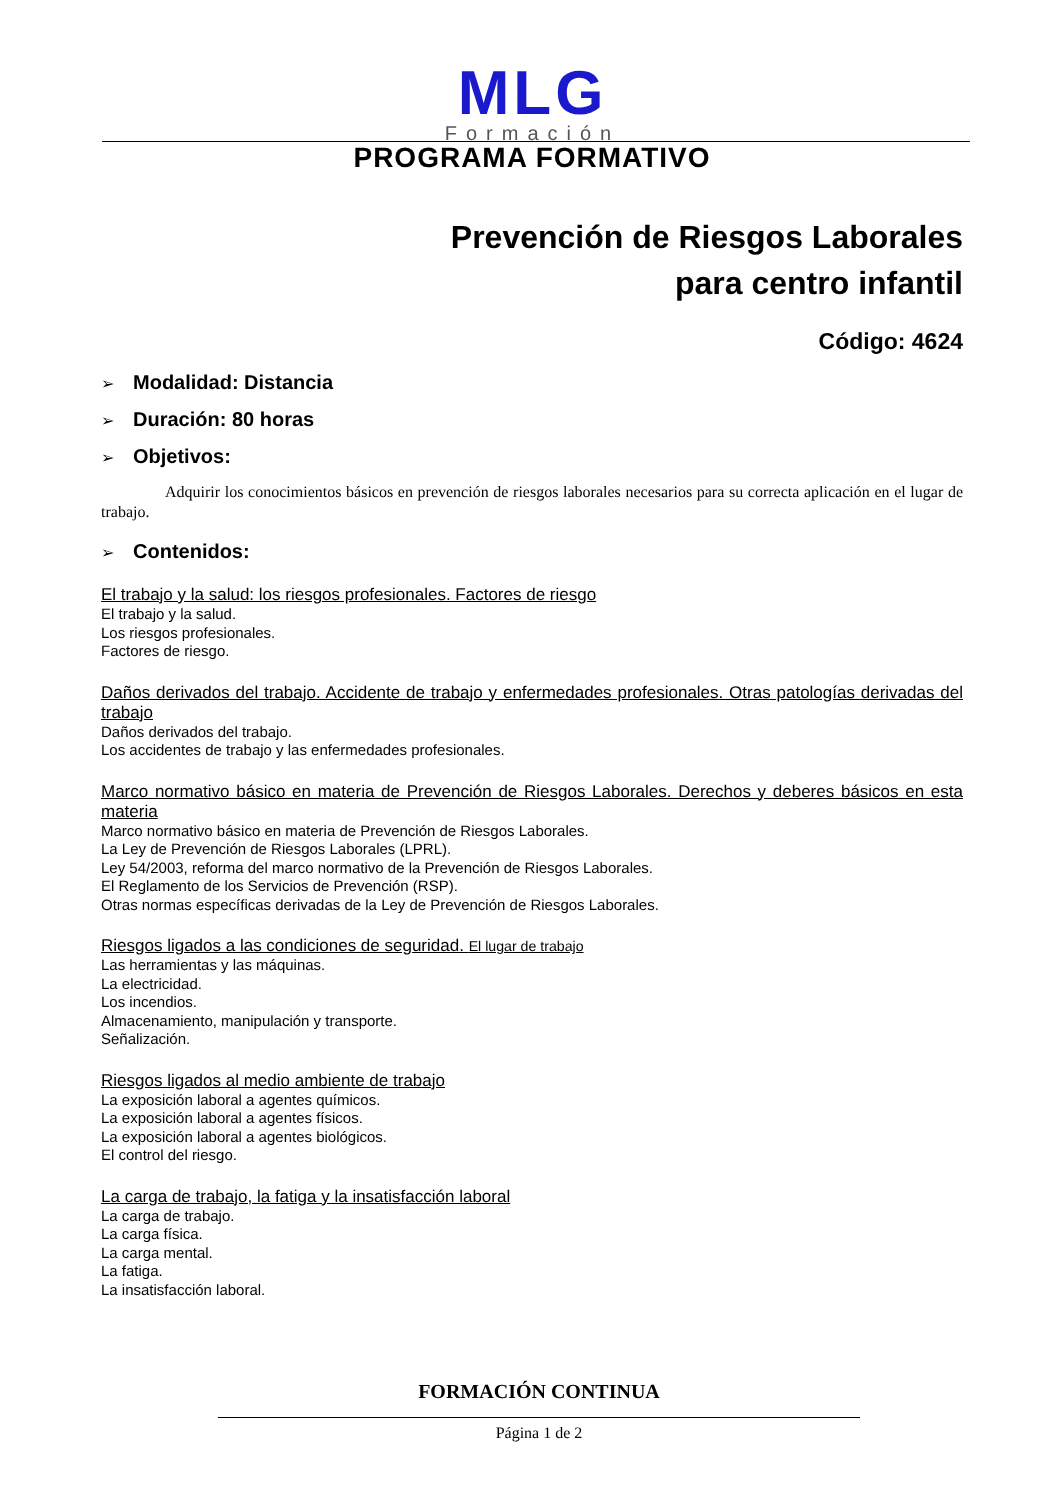MLG
Formación
PROGRAMA FORMATIVO
Prevención de Riesgos Laborales
para centro infantil
Código: 4624
➢ Modalidad: Distancia
➢ Duración: 80 horas
➢ Objetivos:
Adquirir los conocimientos básicos en prevención de riesgos laborales necesarios para su correcta aplicación en el lugar de trabajo.
➢ Contenidos:
El trabajo y la salud: los riesgos profesionales. Factores de riesgo
El trabajo y la salud.
Los riesgos profesionales.
Factores de riesgo.
Daños derivados del trabajo. Accidente de trabajo y enfermedades profesionales. Otras patologías derivadas del trabajo
Daños derivados del trabajo.
Los accidentes de trabajo y las enfermedades profesionales.
Marco normativo básico en materia de Prevención de Riesgos Laborales. Derechos y deberes básicos en esta materia
Marco normativo básico en materia de Prevención de Riesgos Laborales.
La Ley de Prevención de Riesgos Laborales (LPRL).
Ley 54/2003, reforma del marco normativo de la Prevención de Riesgos Laborales.
El Reglamento de los Servicios de Prevención (RSP).
Otras normas específicas derivadas de la Ley de Prevención de Riesgos Laborales.
Riesgos ligados a las condiciones de seguridad. El lugar de trabajo
Las herramientas y las máquinas.
La electricidad.
Los incendios.
Almacenamiento, manipulación y transporte.
Señalización.
Riesgos ligados al medio ambiente de trabajo
La exposición laboral a agentes químicos.
La exposición laboral a agentes físicos.
La exposición laboral a agentes biológicos.
El control del riesgo.
La carga de trabajo, la fatiga y la insatisfacción laboral
La carga de trabajo.
La carga física.
La carga mental.
La fatiga.
La insatisfacción laboral.
FORMACIÓN CONTINUA
Página 1 de 2